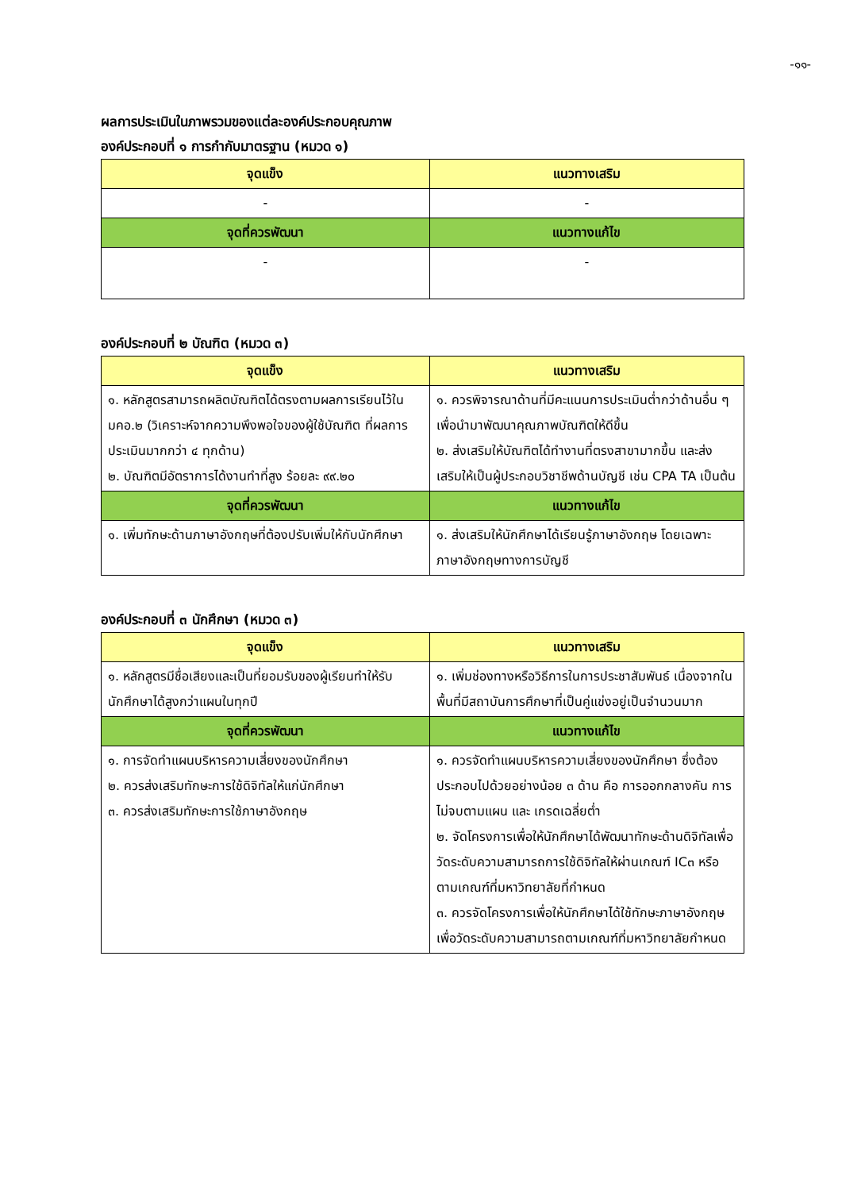-๑๑-
ผลการประเมินในภาพรวมของแต่ละองค์ประกอบคุณภาพ
องค์ประกอบที่ ๑ การกำกับมาตรฐาน (หมวด ๑)
| จุดแข็ง | แนวทางเสริม |
| --- | --- |
| - | - |
| จุดที่ควรพัฒนา | แนวทางแก้ไข |
| - | - |
องค์ประกอบที่ ๒ บัณฑิต (หมวด ๓)
| จุดแข็ง | แนวทางเสริม |
| --- | --- |
| ๑. หลักสูตรสามารถผลิตบัณฑิตได้ตรงตามผลการเรียนไว้ใน มคอ.๒ (วิเคราะห์จากความพึงพอใจของผู้ใช้บัณฑิต ที่ผลการประเมินมากกว่า ๔ ทุกด้าน) ๒. บัณฑิตมีอัตราการได้งานทำที่สูง ร้อยละ ๙๙.๒๐ | ๑. ควรพิจารณาด้านที่มีคะแนนการประเมินต่ำกว่าด้านอื่น ๆ เพื่อนำมาพัฒนาคุณภาพบัณฑิตให้ดีขึ้น ๒. ส่งเสริมให้บัณฑิตได้ทำงานที่ตรงสาขามากขึ้น และส่งเสริมให้เป็นผู้ประกอบวิชาชีพด้านบัญชี เช่น CPA TA เป็นต้น |
| จุดที่ควรพัฒนา | แนวทางแก้ไข |
| ๑. เพิ่มทักษะด้านภาษาอังกฤษที่ต้องปรับเพิ่มให้กับนักศึกษา | ๑. ส่งเสริมให้นักศึกษาได้เรียนรู้ภาษาอังกฤษ โดยเฉพาะภาษาอังกฤษทางการบัญชี |
องค์ประกอบที่ ๓ นักศึกษา (หมวด ๓)
| จุดแข็ง | แนวทางเสริม |
| --- | --- |
| ๑. หลักสูตรมีชื่อเสียงและเป็นที่ยอมรับของผู้เรียนทำให้รับนักศึกษาได้สูงกว่าแผนในทุกปี | ๑. เพิ่มช่องทางหรือวิธีการในการประชาสัมพันธ์ เนื่องจากในพื้นที่มีสถาบันการศึกษาที่เป็นคู่แข่งอยู่เป็นจำนวนมาก |
| จุดที่ควรพัฒนา | แนวทางแก้ไข |
| ๑. การจัดทำแผนบริหารความเสี่ยงของนักศึกษา ๒. ควรส่งเสริมทักษะการใช้ดิจิทัลให้แก่นักศึกษา ๓. ควรส่งเสริมทักษะการใช้ภาษาอังกฤษ | ๑. ควรจัดทำแผนบริหารความเสี่ยงของนักศึกษา ซึ่งต้องประกอบไปด้วยอย่างน้อย ๓ ด้าน คือ การออกกลางคัน การไม่จบตามแผน และ เกรดเฉลี่ยต่ำ ๒. จัดโครงการเพื่อให้นักศึกษาได้พัฒนาทักษะด้านดิจิทัลเพื่อวัดระดับความสามารถการใช้ดิจิทัลให้ผ่านเกณฑ์ IC๓ หรือตามเกณฑ์ที่มหาวิทยาลัยที่กำหนด ๓. ควรจัดโครงการเพื่อให้นักศึกษาได้ใช้ทักษะภาษาอังกฤษเพื่อวัดระดับความสามารถตามเกณฑ์ที่มหาวิทยาลัยกำหนด |